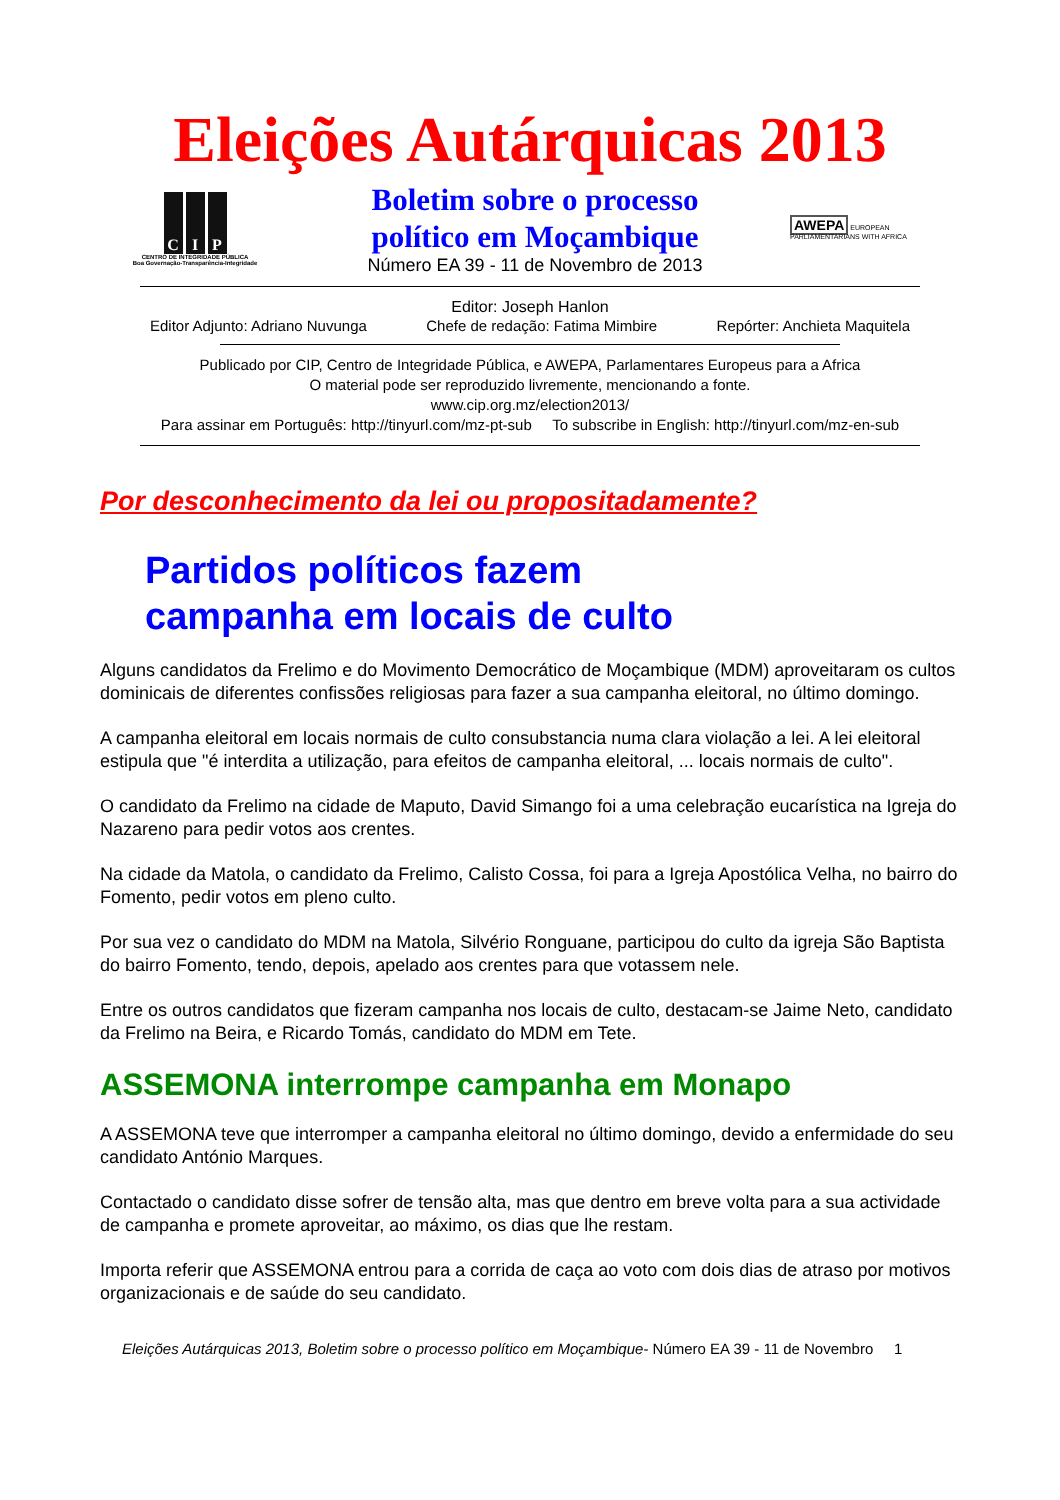Eleições Autárquicas 2013
C I P
CENTRO DE INTEGRIDADE PÚBLICA
Boa Governação-Transparência-Integridade
Boletim sobre o processo
político em Moçambique
Número EA 39 - 11 de Novembro de 2013
AWEPA EUROPEAN PARLIAMENTARIANS WITH AFRICA
Editor: Joseph Hanlon
Editor Adjunto: Adriano Nuvunga Chefe de redação: Fatima Mimbire Repórter: Anchieta Maquitela
Publicado por CIP, Centro de Integridade Pública, e AWEPA, Parlamentares Europeus para a Africa
O material pode ser reproduzido livremente, mencionando a fonte.
www.cip.org.mz/election2013/
Para assinar em Português: http://tinyurl.com/mz-pt-sub To subscribe in English: http://tinyurl.com/mz-en-sub
Por desconhecimento da lei ou propositadamente?
Partidos políticos fazem
campanha em locais de culto
Alguns candidatos da Frelimo e do Movimento Democrático de Moçambique (MDM) aproveitaram os cultos dominicais de diferentes confissões religiosas para fazer a sua campanha eleitoral, no último domingo.
A campanha eleitoral em locais normais de culto consubstancia numa clara violação a lei. A lei eleitoral estipula que "é interdita a utilização, para efeitos de campanha eleitoral, ... locais normais de culto".
O candidato da Frelimo na cidade de Maputo, David Simango foi a uma celebração eucarística na Igreja do Nazareno para pedir votos aos crentes.
Na cidade da Matola, o candidato da Frelimo, Calisto Cossa, foi para a Igreja Apostólica Velha, no bairro do Fomento, pedir votos em pleno culto.
Por sua vez o candidato do MDM na Matola, Silvério Ronguane, participou do culto da igreja São Baptista do bairro Fomento, tendo, depois, apelado aos crentes para que votassem nele.
Entre os outros candidatos que fizeram campanha nos locais de culto, destacam-se Jaime Neto, candidato da Frelimo na Beira, e Ricardo Tomás, candidato do MDM em Tete.
ASSEMONA interrompe campanha em Monapo
A ASSEMONA teve que interromper a campanha eleitoral no último domingo, devido a enfermidade do seu candidato António Marques.
Contactado o candidato disse sofrer de tensão alta, mas que dentro em breve volta para a sua actividade de campanha e promete aproveitar, ao máximo, os dias que lhe restam.
Importa referir que ASSEMONA entrou para a corrida de caça ao voto com dois dias de atraso por motivos organizacionais e de saúde do seu candidato.
Eleições Autárquicas 2013, Boletim sobre o processo político em Moçambique- Número EA 39 - 11 de Novembro 1